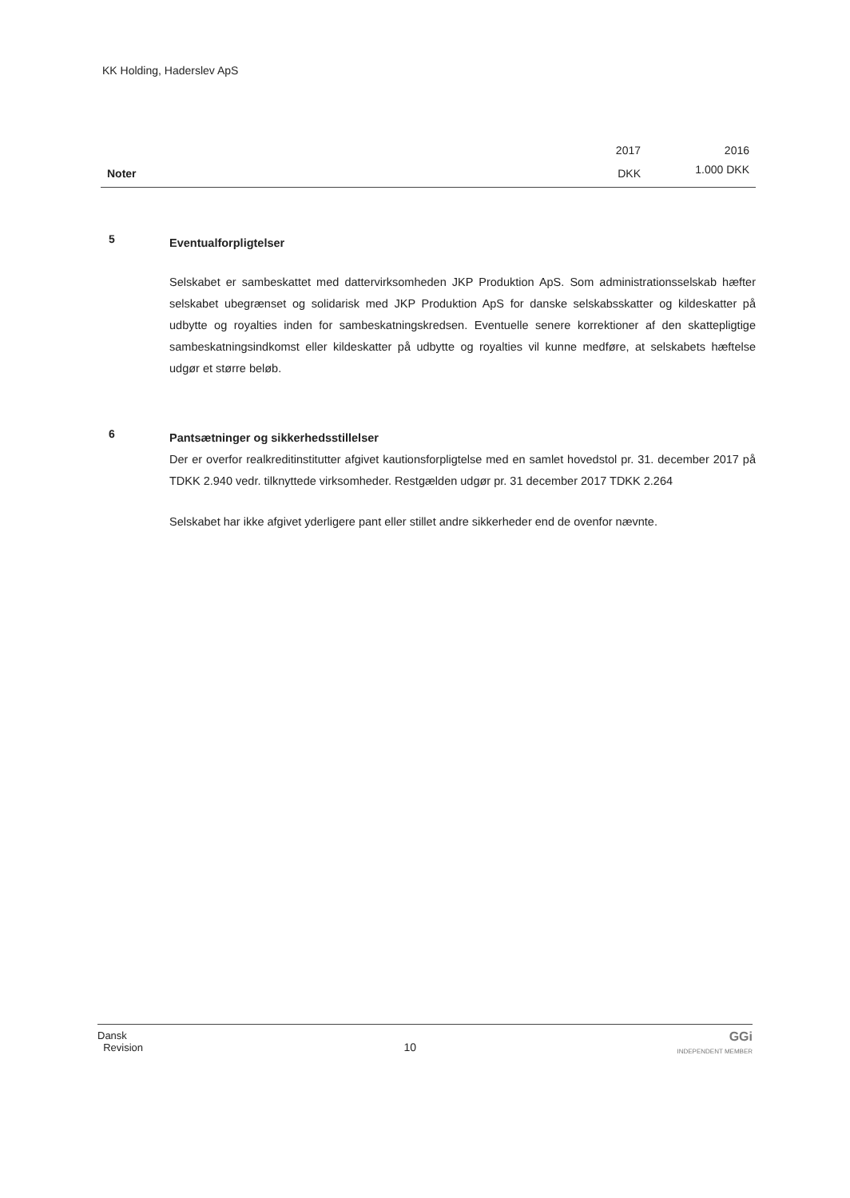KK Holding, Haderslev ApS
| | 2017 | 2016 |
| Noter | DKK | 1.000 DKK |
5
Eventualforpligtelser
Selskabet er sambeskattet med dattervirksomheden JKP Produktion ApS. Som administrationsselskab hæfter selskabet ubegrænset og solidarisk med JKP Produktion ApS for danske selskabsskatter og kildeskatter på udbytte og royalties inden for sambeskatningskredsen. Eventuelle senere korrektioner af den skattepligtige sambeskatningsindkomst eller kildeskatter på udbytte og royalties vil kunne medføre, at selskabets hæftelse udgør et større beløb.
6
Pantsætninger og sikkerhedsstillelser
Der er overfor realkreditinstitutter afgivet kautionsforpligtelse med en samlet hovedstol pr. 31. december 2017 på TDKK 2.940 vedr. tilknyttede virksomheder. Restgælden udgør pr. 31 december 2017 TDKK 2.264
Selskabet har ikke afgivet yderligere pant eller stillet andre sikkerheder end de ovenfor nævnte.
Dansk
Revision
10
GGi
INDEPENDENT MEMBER